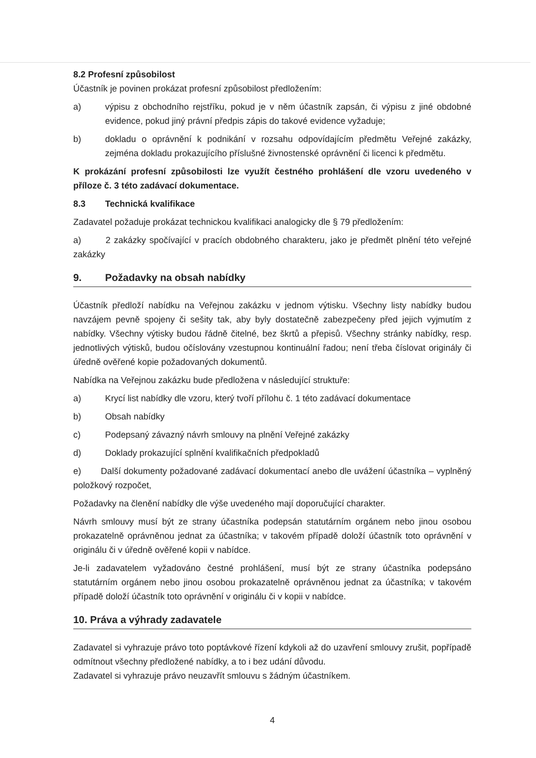8.2 Profesní způsobilost
Účastník je povinen prokázat profesní způsobilost předložením:
a) výpisu z obchodního rejstříku, pokud je v něm účastník zapsán, či výpisu z jiné obdobné evidence, pokud jiný právní předpis zápis do takové evidence vyžaduje;
b) dokladu o oprávnění k podnikání v rozsahu odpovídajícím předmětu Veřejné zakázky, zejména dokladu prokazujícího příslušné živnostenské oprávnění či licenci k předmětu.
K prokázání profesní způsobilosti lze využít čestného prohlášení dle vzoru uvedeného v příloze č. 3 této zadávací dokumentace.
8.3 Technická kvalifikace
Zadavatel požaduje prokázat technickou kvalifikaci analogicky dle § 79 předložením:
a) 2 zakázky spočívající v pracích obdobného charakteru, jako je předmět plnění této veřejné zakázky
9. Požadavky na obsah nabídky
Účastník předloží nabídku na Veřejnou zakázku v jednom výtisku. Všechny listy nabídky budou navzájem pevně spojeny či sešity tak, aby byly dostatečně zabezpečeny před jejich vyjmutím z nabídky. Všechny výtisky budou řádně čitelné, bez škrtů a přepisů. Všechny stránky nabídky, resp. jednotlivých výtisků, budou očíslovány vzestupnou kontinuální řadou; není třeba číslovat originály či úředně ověřené kopie požadovaných dokumentů.
Nabídka na Veřejnou zakázku bude předložena v následující struktuře:
a) Krycí list nabídky dle vzoru, který tvoří přílohu č. 1 této zadávací dokumentace
b) Obsah nabídky
c) Podepsaný závazný návrh smlouvy na plnění Veřejné zakázky
d) Doklady prokazující splnění kvalifikačních předpokladů
e) Další dokumenty požadované zadávací dokumentací anebo dle uvážení účastníka – vyplněný položkový rozpočet,
Požadavky na členění nabídky dle výše uvedeného mají doporučující charakter.
Návrh smlouvy musí být ze strany účastníka podepsán statutárním orgánem nebo jinou osobou prokazatelně oprávněnou jednat za účastníka; v takovém případě doloží účastník toto oprávnění v originálu či v úředně ověřené kopii v nabídce.
Je-li zadavatelem vyžadováno čestné prohlášení, musí být ze strany účastníka podepsáno statutárním orgánem nebo jinou osobou prokazatelně oprávněnou jednat za účastníka; v takovém případě doloží účastník toto oprávnění v originálu či v kopii v nabídce.
10. Práva a výhrady zadavatele
Zadavatel si vyhrazuje právo toto poptávkové řízení kdykoli až do uzavření smlouvy zrušit, popřípadě odmítnout všechny předložené nabídky, a to i bez udání důvodu.
Zadavatel si vyhrazuje právo neuzavřít smlouvu s žádným účastníkem.
4